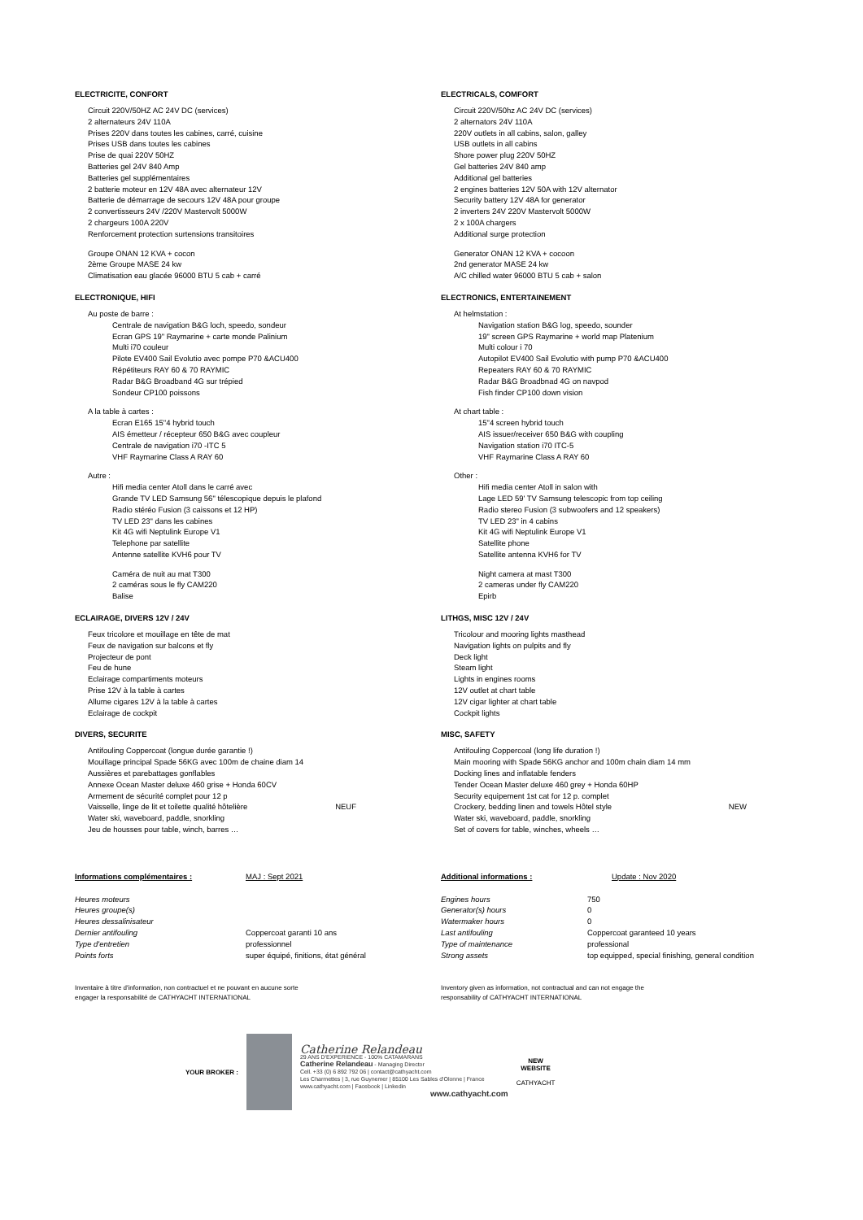ELECTRICITE, CONFORT
Circuit 220V/50HZ AC 24V DC (services)
2 alternateurs 24V 110A
Prises 220V dans toutes les cabines, carré, cuisine
Prises USB dans toutes les cabines
Prise de quai 220V 50HZ
Batteries gel 24V 840 Amp
Batteries gel supplémentaires
2 batterie moteur en 12V 48A avec alternateur 12V
Batterie de démarrage de secours 12V 48A pour groupe
2 convertisseurs 24V /220V Mastervolt 5000W
2 chargeurs 100A 220V
Renforcement protection surtensions transitoires
Groupe ONAN 12 KVA + cocon
2ème Groupe MASE 24 kw
Climatisation eau glacée 96000 BTU 5 cab + carré
ELECTRONIQUE, HIFI
Au poste de barre :
Centrale de navigation B&G loch, speedo, sondeur
Ecran GPS 19" Raymarine + carte monde Palinium
Multi i70 couleur
Pilote EV400 Sail Evolutio avec pompe P70 &ACU400
Répétiteurs RAY 60 & 70 RAYMIC
Radar B&G Broadband 4G sur trépied
Sondeur CP100 poissons
A la table à cartes :
Ecran E165 15"4 hybrid touch
AIS émetteur / récepteur 650 B&G avec coupleur
Centrale de navigation i70 -ITC 5
VHF Raymarine Class A RAY 60
Autre :
Hifi media center Atoll dans le carré avec
Grande TV LED Samsung 56" télescopique depuis le plafond
Radio stéréo Fusion (3 caissons et 12 HP)
TV LED 23" dans les cabines
Kit 4G wifi Neptulink Europe V1
Telephone par satellite
Antenne satellite KVH6 pour TV
Caméra de nuit au mat T300
2 caméras sous le fly CAM220
Balise
ECLAIRAGE, DIVERS 12V / 24V
Feux tricolore et mouillage en tête de mat
Feux de navigation sur balcons et fly
Projecteur de pont
Feu de hune
Eclairage compartiments moteurs
Prise 12V à la table à cartes
Allume cigares 12V à la table à cartes
Eclairage de cockpit
DIVERS, SECURITE
Antifouling Coppercoat (longue durée garantie !)
Mouillage principal Spade 56KG avec 100m de chaine diam 14
Aussières et parebattages gonflables
Annexe Ocean Master deluxe 460 grise + Honda 60CV
Armement de sécurité complet pour 12 p
Vaisselle, linge de lit et toilette qualité hôtelière NEUF
Water ski, waveboard, paddle, snorkling
Jeu de housses pour table, winch, barres …
ELECTRICALS, COMFORT
Circuit 220V/50hz AC 24V DC (services)
2 alternators 24V 110A
220V outlets in all cabins, salon, galley
USB outlets in all cabins
Shore power plug 220V 50HZ
Gel batteries 24V 840 amp
Additional gel batteries
2 engines batteries 12V 50A with 12V alternator
Security battery 12V 48A for generator
2 inverters 24V 220V Mastervolt 5000W
2 x 100A chargers
Additional surge protection
Generator ONAN 12 KVA + cocoon
2nd generator MASE 24 kw
A/C chilled water 96000 BTU 5 cab + salon
ELECTRONICS, ENTERTAINEMENT
At helmstation :
Navigation station B&G log, speedo, sounder
19" screen GPS Raymarine + world map Platenium
Multi colour i 70
Autopilot EV400 Sail Evolutio with pump P70 &ACU400
Repeaters RAY 60 & 70 RAYMIC
Radar B&G Broadbnad 4G on navpod
Fish finder CP100 down vision
At chart table :
15"4 screen hybrid touch
AIS issuer/receiver 650 B&G with coupling
Navigation station i70 ITC-5
VHF Raymarine Class A RAY 60
Other :
Hifi media center Atoll in salon with
Lage LED 59' TV Samsung telescopic from top ceiling
Radio stereo Fusion (3 subwoofers and 12 speakers)
TV LED 23" in 4 cabins
Kit 4G wifi Neptulink Europe V1
Satellite phone
Satellite antenna KVH6 for TV
Night camera at mast T300
2 cameras under fly CAM220
Epirb
LITHGS, MISC 12V / 24V
Tricolour and mooring lights masthead
Navigation lights on pulpits and fly
Deck light
Steam light
Lights in engines rooms
12V outlet at chart table
12V cigar lighter at chart table
Cockpit lights
MISC, SAFETY
Antifouling Coppercoal (long life duration !)
Main mooring with Spade 56KG anchor and 100m chain diam 14 mm
Docking lines and inflatable fenders
Tender Ocean Master deluxe 460 grey + Honda 60HP
Security equipement 1st cat for 12 p. complet
Crockery, bedding linen and towels Hôtel style NEW
Water ski, waveboard, paddle, snorkling
Set of covers for table, winches, wheels …
| Informations complémentaires : | MAJ : Sept 2021 |
| Heures moteurs | |
| Heures groupe(s) | |
| Heures dessalinisateur | |
| Dernier antifouling | Coppercoat garanti 10 ans |
| Type d'entretien | professionnel |
| Points forts | super équipé, finitions, état général |
Inventaire à titre d'information, non contractuel et ne pouvant en aucune sorte
engager la responsabilité de CATHYACHT INTERNATIONAL
| Additional informations : | Update : Nov 2020 |
| Engines hours | 750 |
| Generator(s) hours | 0 |
| Watermaker hours | 0 |
| Last antifouling | Coppercoat garanteed 10 years |
| Type of maintenance | professional |
| Strong assets | top equipped, special finishing, general condition |
Inventory given as information, not contractual and can not engage the
responsability of CATHYACHT INTERNATIONAL
YOUR BROKER :
Catherine Relandeau
29 ANS D'EXPERIENCE - 100% CATAMARANS
Catherine Relandeau - Managing Director
Cell. +33 (0) 6 892 792 06 | contact@cathyacht.com
Les Charmettes | 3, rue Guynemer | 85100 Les Sables d'Olonne | France
www.cathyacht.com | Facebook | Linkedin
www.cathyacht.com
NEW
WEBSITE
CATHYACHT